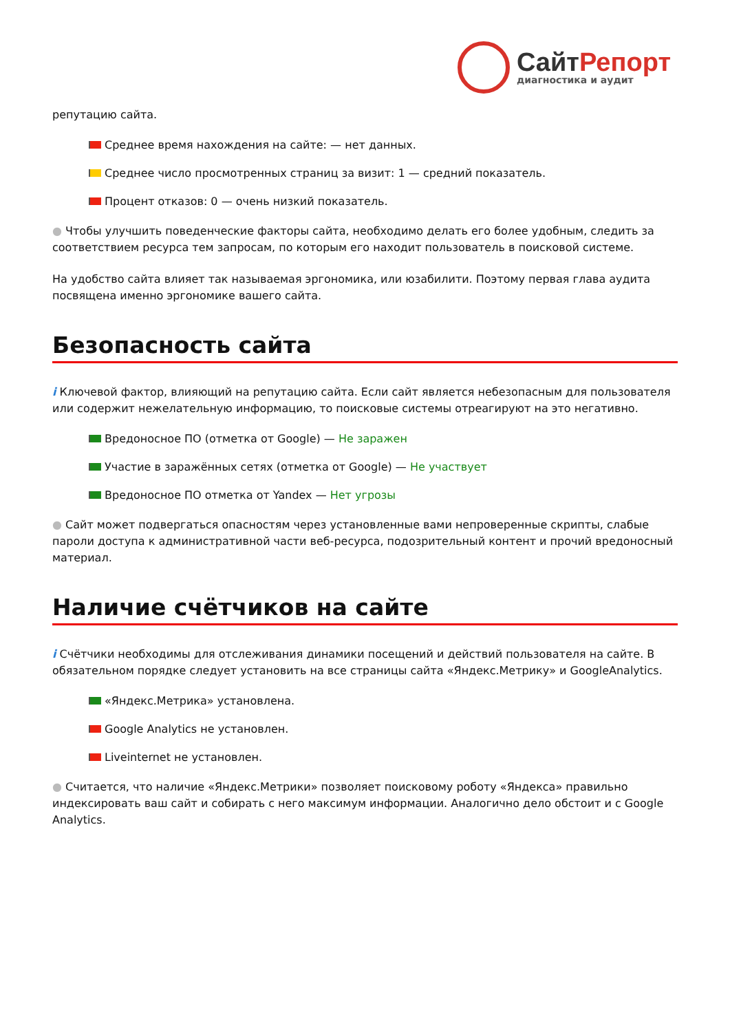СайтРепорт
диагностика и аудит
репутацию сайта.
Среднее время нахождения на сайте: — нет данных.
Среднее число просмотренных страниц за визит: 1 — средний показатель.
Процент отказов: 0 — очень низкий показатель.
● Чтобы улучшить поведенческие факторы сайта, необходимо делать его более удобным, следить за соответствием ресурса тем запросам, по которым его находит пользователь в поисковой системе.
На удобство сайта влияет так называемая эргономика, или юзабилити. Поэтому первая глава аудита посвящена именно эргономике вашего сайта.
Безопасность сайта
i Ключевой фактор, влияющий на репутацию сайта. Если сайт является небезопасным для пользователя или содержит нежелательную информацию, то поисковые системы отреагируют на это негативно.
Вредоносное ПО (отметка от Google) — Не заражен
Участие в заражённых сетях (отметка от Google) — Не участвует
Вредоносное ПО отметка от Yandex — Нет угрозы
● Сайт может подвергаться опасностям через установленные вами непроверенные скрипты, слабые пароли доступа к административной части веб-ресурса, подозрительный контент и прочий вредоносный материал.
Наличие счётчиков на сайте
i Счётчики необходимы для отслеживания динамики посещений и действий пользователя на сайте. В обязательном порядке следует установить на все страницы сайта «Яндекс.Метрику» и GoogleAnalytics.
«Яндекс.Метрика» установлена.
Google Analytics не установлен.
Liveinternet не установлен.
● Считается, что наличие «Яндекс.Метрики» позволяет поисковому роботу «Яндекса» правильно индексировать ваш сайт и собирать с него максимум информации. Аналогично дело обстоит и с Google Analytics.